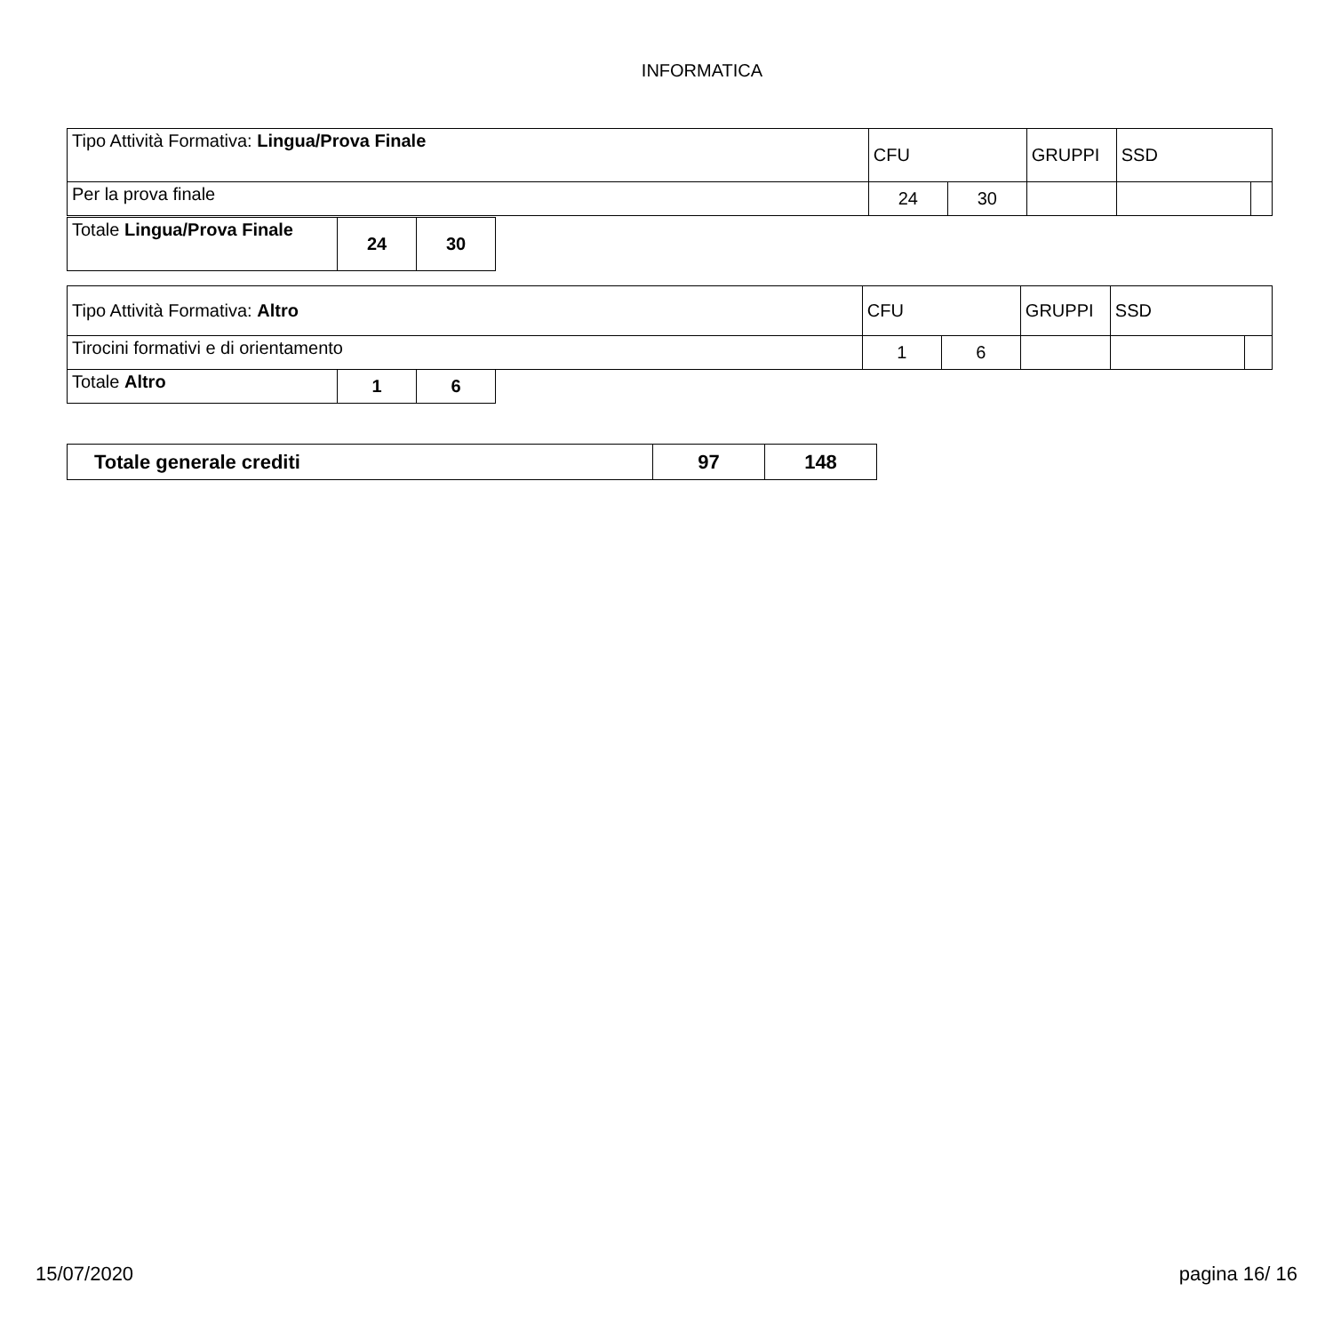INFORMATICA
| Tipo Attività Formativa: Lingua/Prova Finale | CFU | | GRUPPI | SSD | |
| Per la prova finale | 24 | 30 | | | |
| Totale Lingua/Prova Finale | 24 | 30 |
| Tipo Attività Formativa: Altro | CFU | | GRUPPI | SSD | |
| Tirocini formativi e di orientamento | 1 | 6 | | | |
| Totale Altro | 1 | 6 |
| Totale generale crediti | 97 | 148 |
15/07/2020 pagina 16/ 16